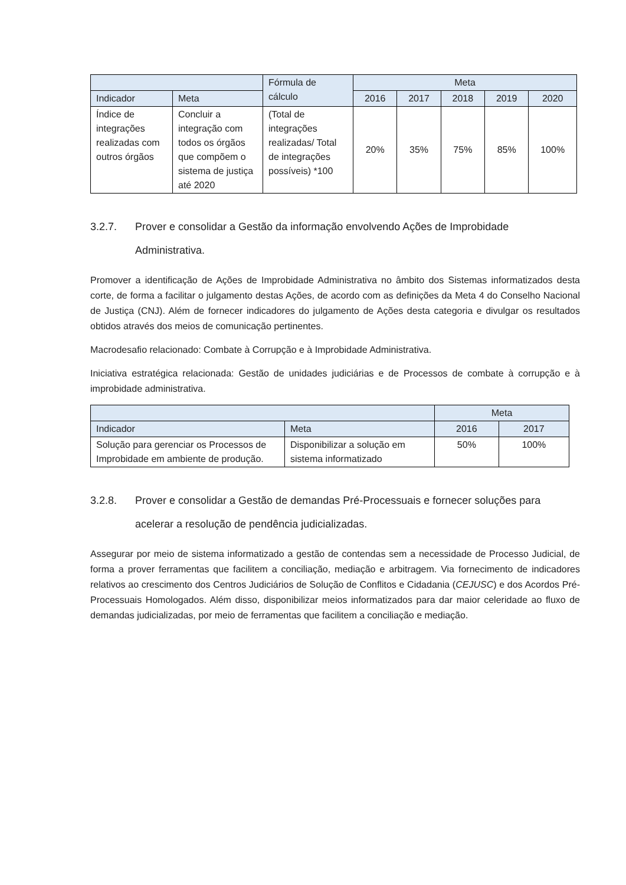| | | Fórmula de cálculo | Meta | | | | |
| --- | --- | --- | --- | --- | --- | --- | --- |
| Indicador | Meta | | 2016 | 2017 | 2018 | 2019 | 2020 |
| Índice de integrações realizadas com outros órgãos | Concluir a integração com todos os órgãos que compõem o sistema de justiça até 2020 | (Total de integrações realizadas/ Total de integrações possíveis) *100 | 20% | 35% | 75% | 85% | 100% |
3.2.7. Prover e consolidar a Gestão da informação envolvendo Ações de Improbidade Administrativa.
Promover a identificação de Ações de Improbidade Administrativa no âmbito dos Sistemas informatizados desta corte, de forma a facilitar o julgamento destas Ações, de acordo com as definições da Meta 4 do Conselho Nacional de Justiça (CNJ). Além de fornecer indicadores do julgamento de Ações desta categoria e divulgar os resultados obtidos através dos meios de comunicação pertinentes.
Macrodesafio relacionado: Combate à Corrupção e à Improbidade Administrativa.
Iniciativa estratégica relacionada: Gestão de unidades judiciárias e de Processos de combate à corrupção e à improbidade administrativa.
| | | Meta | |
| --- | --- | --- | --- |
| Indicador | Meta | 2016 | 2017 |
| Solução para gerenciar os Processos de Improbidade em ambiente de produção. | Disponibilizar a solução em sistema informatizado | 50% | 100% |
3.2.8. Prover e consolidar a Gestão de demandas Pré-Processuais e fornecer soluções para acelerar a resolução de pendência judicializadas.
Assegurar por meio de sistema informatizado a gestão de contendas sem a necessidade de Processo Judicial, de forma a prover ferramentas que facilitem a conciliação, mediação e arbitragem. Via fornecimento de indicadores relativos ao crescimento dos Centros Judiciários de Solução de Conflitos e Cidadania (CEJUSC) e dos Acordos Pré-Processuais Homologados. Além disso, disponibilizar meios informatizados para dar maior celeridade ao fluxo de demandas judicializadas, por meio de ferramentas que facilitem a conciliação e mediação.